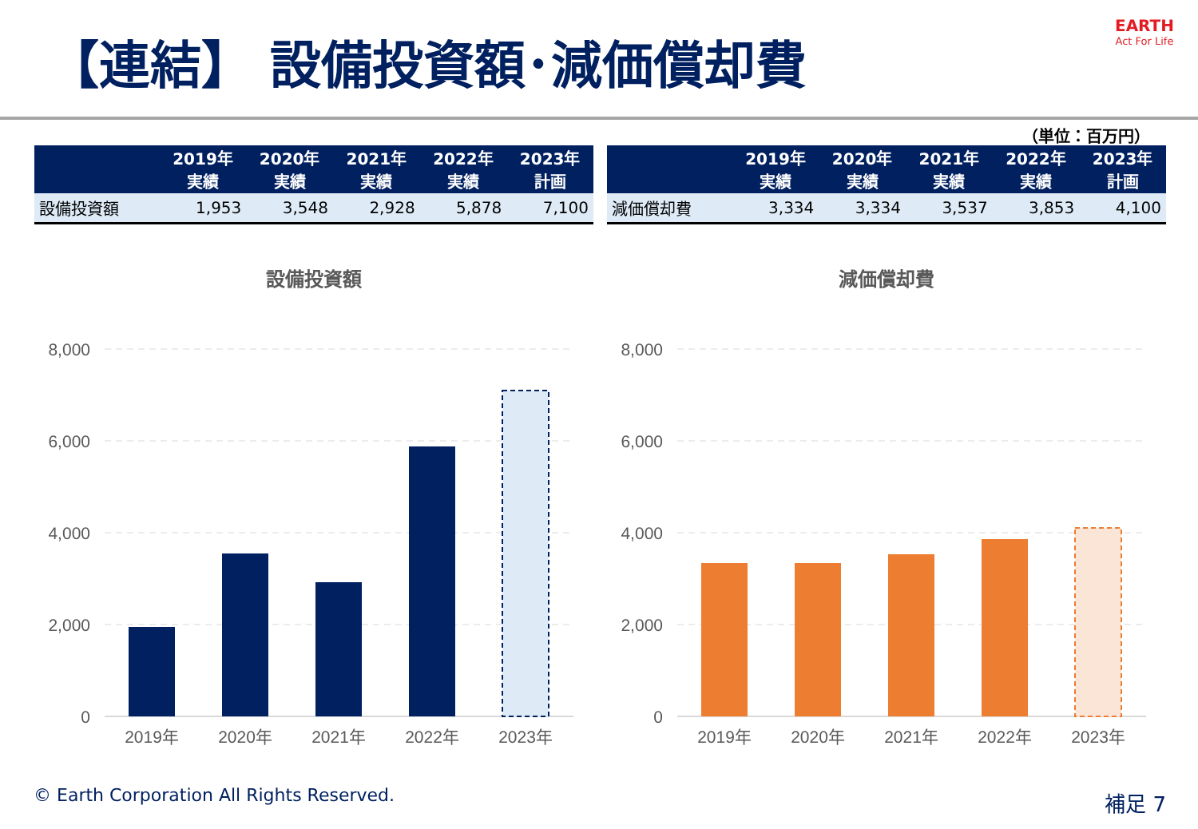【連結】 設備投資額･減価償却費 EARTH
Act For Life
（単位：百万円）
| | 2019年 実績 | 2020年 実績 | 2021年 実績 | 2022年 実績 | 2023年 計画 |
| --- | --- | --- | --- | --- | --- |
| 設備投資額 | 1,953 | 3,548 | 2,928 | 5,878 | 7,100 |
| | 2019年 実績 | 2020年 実績 | 2021年 実績 | 2022年 実績 | 2023年 計画 |
| --- | --- | --- | --- | --- | --- |
| 減価償却費 | 3,334 | 3,334 | 3,537 | 3,853 | 4,100 |
設備投資額
8,000
6,000
4,000
2,000
0
2019年
2020年
2021年
2022年
2023年
減価償却費
8,000
6,000
4,000
2,000
0
2019年
2020年
2021年
2022年
2023年
© Earth Corporation All Rights Reserved.
補足 7